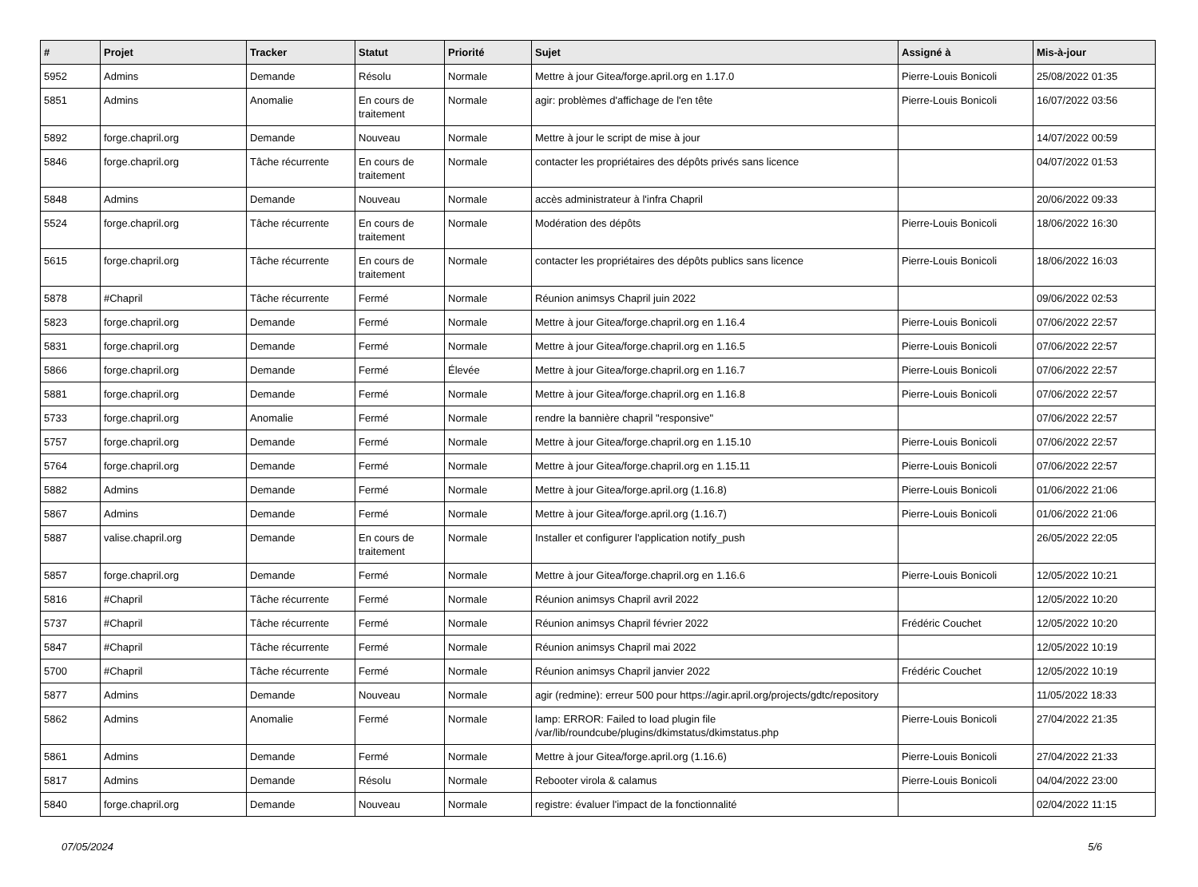| # | Projet | Tracker | Statut | Priorité | Sujet | Assigné à | Mis-à-jour |
| --- | --- | --- | --- | --- | --- | --- | --- |
| 5952 | Admins | Demande | Résolu | Normale | Mettre à jour Gitea/forge.april.org en 1.17.0 | Pierre-Louis Bonicoli | 25/08/2022 01:35 |
| 5851 | Admins | Anomalie | En cours de traitement | Normale | agir: problèmes d'affichage de l'en tête | Pierre-Louis Bonicoli | 16/07/2022 03:56 |
| 5892 | forge.chapril.org | Demande | Nouveau | Normale | Mettre à jour le script de mise à jour | | 14/07/2022 00:59 |
| 5846 | forge.chapril.org | Tâche récurrente | En cours de traitement | Normale | contacter les propriétaires des dépôts privés sans licence | | 04/07/2022 01:53 |
| 5848 | Admins | Demande | Nouveau | Normale | accès administrateur à l'infra Chapril | | 20/06/2022 09:33 |
| 5524 | forge.chapril.org | Tâche récurrente | En cours de traitement | Normale | Modération des dépôts | Pierre-Louis Bonicoli | 18/06/2022 16:30 |
| 5615 | forge.chapril.org | Tâche récurrente | En cours de traitement | Normale | contacter les propriétaires des dépôts publics sans licence | Pierre-Louis Bonicoli | 18/06/2022 16:03 |
| 5878 | #Chapril | Tâche récurrente | Fermé | Normale | Réunion animsys Chapril juin 2022 | | 09/06/2022 02:53 |
| 5823 | forge.chapril.org | Demande | Fermé | Normale | Mettre à jour Gitea/forge.chapril.org en 1.16.4 | Pierre-Louis Bonicoli | 07/06/2022 22:57 |
| 5831 | forge.chapril.org | Demande | Fermé | Normale | Mettre à jour Gitea/forge.chapril.org en 1.16.5 | Pierre-Louis Bonicoli | 07/06/2022 22:57 |
| 5866 | forge.chapril.org | Demande | Fermé | Élevée | Mettre à jour Gitea/forge.chapril.org en 1.16.7 | Pierre-Louis Bonicoli | 07/06/2022 22:57 |
| 5881 | forge.chapril.org | Demande | Fermé | Normale | Mettre à jour Gitea/forge.chapril.org en 1.16.8 | Pierre-Louis Bonicoli | 07/06/2022 22:57 |
| 5733 | forge.chapril.org | Anomalie | Fermé | Normale | rendre la bannière chapril "responsive" | | 07/06/2022 22:57 |
| 5757 | forge.chapril.org | Demande | Fermé | Normale | Mettre à jour Gitea/forge.chapril.org en 1.15.10 | Pierre-Louis Bonicoli | 07/06/2022 22:57 |
| 5764 | forge.chapril.org | Demande | Fermé | Normale | Mettre à jour Gitea/forge.chapril.org en 1.15.11 | Pierre-Louis Bonicoli | 07/06/2022 22:57 |
| 5882 | Admins | Demande | Fermé | Normale | Mettre à jour Gitea/forge.april.org (1.16.8) | Pierre-Louis Bonicoli | 01/06/2022 21:06 |
| 5867 | Admins | Demande | Fermé | Normale | Mettre à jour Gitea/forge.april.org (1.16.7) | Pierre-Louis Bonicoli | 01/06/2022 21:06 |
| 5887 | valise.chapril.org | Demande | En cours de traitement | Normale | Installer et configurer l'application notify_push | | 26/05/2022 22:05 |
| 5857 | forge.chapril.org | Demande | Fermé | Normale | Mettre à jour Gitea/forge.chapril.org en 1.16.6 | Pierre-Louis Bonicoli | 12/05/2022 10:21 |
| 5816 | #Chapril | Tâche récurrente | Fermé | Normale | Réunion animsys Chapril avril 2022 | | 12/05/2022 10:20 |
| 5737 | #Chapril | Tâche récurrente | Fermé | Normale | Réunion animsys Chapril février 2022 | Frédéric Couchet | 12/05/2022 10:20 |
| 5847 | #Chapril | Tâche récurrente | Fermé | Normale | Réunion animsys Chapril mai 2022 | | 12/05/2022 10:19 |
| 5700 | #Chapril | Tâche récurrente | Fermé | Normale | Réunion animsys Chapril janvier 2022 | Frédéric Couchet | 12/05/2022 10:19 |
| 5877 | Admins | Demande | Nouveau | Normale | agir (redmine): erreur 500 pour https://agir.april.org/projects/gdtc/repository | | 11/05/2022 18:33 |
| 5862 | Admins | Anomalie | Fermé | Normale | lamp: ERROR: Failed to load plugin file /var/lib/roundcube/plugins/dkimstatus/dkimstatus.php | Pierre-Louis Bonicoli | 27/04/2022 21:35 |
| 5861 | Admins | Demande | Fermé | Normale | Mettre à jour Gitea/forge.april.org (1.16.6) | Pierre-Louis Bonicoli | 27/04/2022 21:33 |
| 5817 | Admins | Demande | Résolu | Normale | Rebooter virola & calamus | Pierre-Louis Bonicoli | 04/04/2022 23:00 |
| 5840 | forge.chapril.org | Demande | Nouveau | Normale | registre: évaluer l'impact de la fonctionnalité | | 02/04/2022 11:15 |
07/05/2024 5/6